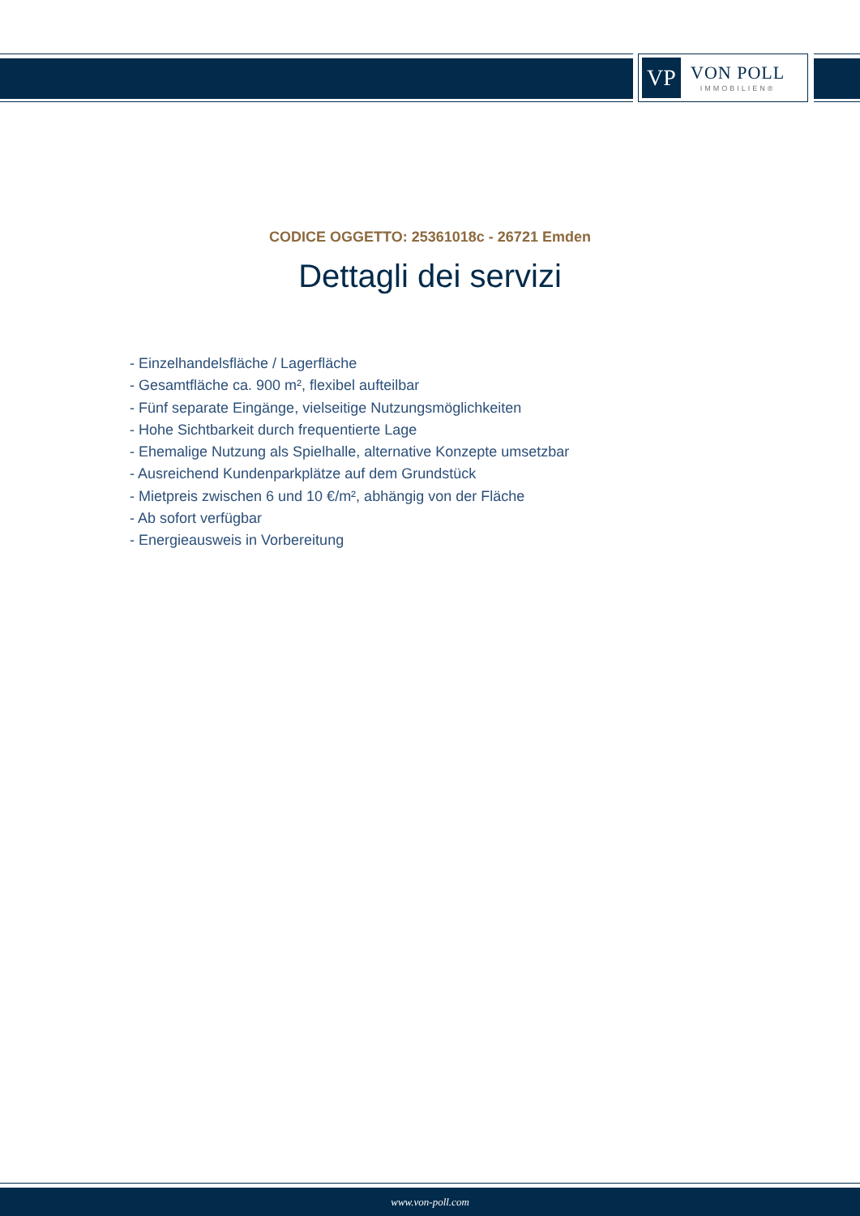VP
VON POLL
IMMOBILIEN®
CODICE OGGETTO: 25361018c - 26721 Emden
Dettagli dei servizi
- Einzelhandelsfläche / Lagerfläche
- Gesamtfläche ca. 900 m², flexibel aufteilbar
- Fünf separate Eingänge, vielseitige Nutzungsmöglichkeiten
- Hohe Sichtbarkeit durch frequentierte Lage
- Ehemalige Nutzung als Spielhalle, alternative Konzepte umsetzbar
- Ausreichend Kundenparkplätze auf dem Grundstück
- Mietpreis zwischen 6 und 10 €/m², abhängig von der Fläche
- Ab sofort verfügbar
- Energieausweis in Vorbereitung
www.von-poll.com